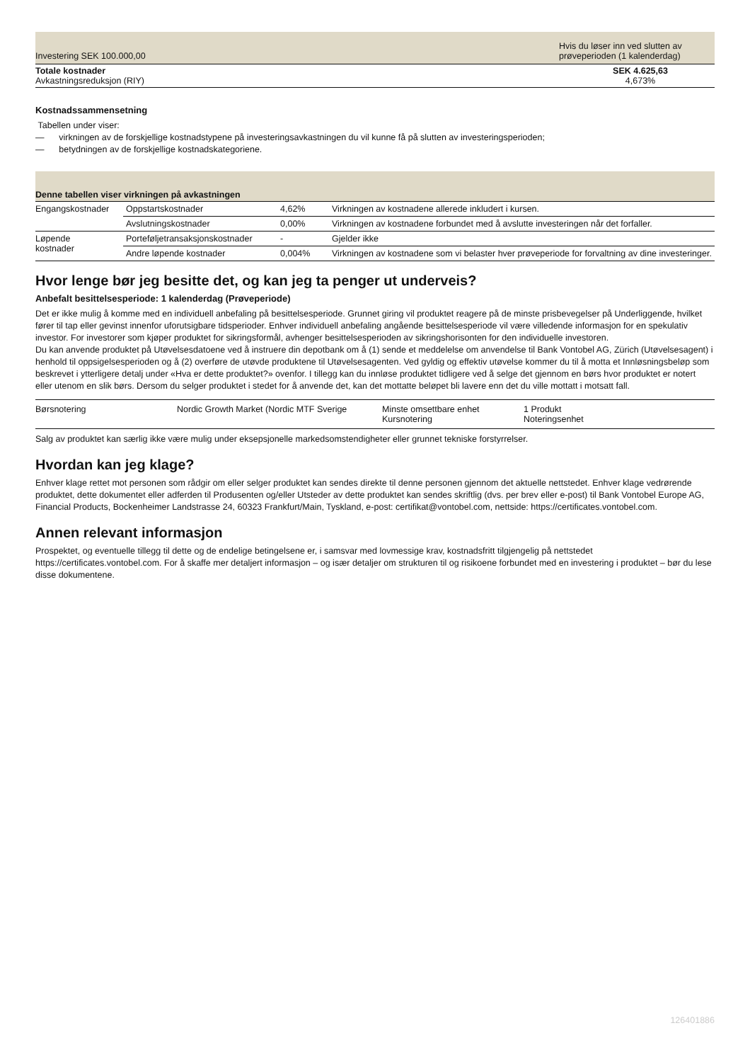| Investering SEK 100.000,00 | Hvis du løser inn ved slutten av prøveperioden (1 kalenderdag) |
| Totale kostnader Avkastningsreduksjon (RIY) | SEK 4.625,63 4,673% |
Kostnadssammensetning
Tabellen under viser:
— virkningen av de forskjellige kostnadstypene på investeringsavkastningen du vil kunne få på slutten av investeringsperioden;
— betydningen av de forskjellige kostnadskategoriene.
| Denne tabellen viser virkningen på avkastningen | | | |
| --- | --- | --- | --- |
| Engangskostnader | Oppstartskostnader | 4,62% | Virkningen av kostnadene allerede inkludert i kursen. |
| | Avslutningskostnader | 0,00% | Virkningen av kostnadene forbundet med å avslutte investeringen når det forfaller. |
| Løpende kostnader | Porteføljetransaksjonskostnader | - | Gjelder ikke |
| | Andre løpende kostnader | 0,004% | Virkningen av kostnadene som vi belaster hver prøveperiode for forvaltning av dine investeringer. |
Hvor lenge bør jeg besitte det, og kan jeg ta penger ut underveis?
Anbefalt besittelsesperiode: 1 kalenderdag (Prøveperiode)
Det er ikke mulig å komme med en individuell anbefaling på besittelsesperiode. Grunnet giring vil produktet reagere på de minste prisbevegelser på Underliggende, hvilket fører til tap eller gevinst innenfor uforutsigbare tidsperioder. Enhver individuell anbefaling angående besittelsesperiode vil være villedende informasjon for en spekulativ investor. For investorer som kjøper produktet for sikringsformål, avhenger besittelsesperioden av sikringshorisonten for den individuelle investoren.
Du kan anvende produktet på Utøvelsesdatoene ved å instruere din depotbank om å (1) sende et meddelelse om anvendelse til Bank Vontobel AG, Zürich (Utøvelsesagent) i henhold til oppsigelsesperioden og å (2) overføre de utøvde produktene til Utøvelsesagenten. Ved gyldig og effektiv utøvelse kommer du til å motta et Innløsningsbeløp som beskrevet i ytterligere detalj under «Hva er dette produktet?» ovenfor. I tillegg kan du innløse produktet tidligere ved å selge det gjennom en børs hvor produktet er notert eller utenom en slik børs. Dersom du selger produktet i stedet for å anvende det, kan det mottatte beløpet bli lavere enn det du ville mottatt i motsatt fall.
| Børsnotering | Nordic Growth Market (Nordic MTF Sverige | Minste omsettbare enhet Kursnotering | 1 Produkt Noteringsenhet |
Salg av produktet kan særlig ikke være mulig under eksepsjonelle markedsomstendigheter eller grunnet tekniske forstyrrelser.
Hvordan kan jeg klage?
Enhver klage rettet mot personen som rådgir om eller selger produktet kan sendes direkte til denne personen gjennom det aktuelle nettstedet. Enhver klage vedrørende produktet, dette dokumentet eller adferden til Produsenten og/eller Utsteder av dette produktet kan sendes skriftlig (dvs. per brev eller e-post) til Bank Vontobel Europe AG, Financial Products, Bockenheimer Landstrasse 24, 60323 Frankfurt/Main, Tyskland, e-post: certifikat@vontobel.com, nettside: https://certificates.vontobel.com.
Annen relevant informasjon
Prospektet, og eventuelle tillegg til dette og de endelige betingelsene er, i samsvar med lovmessige krav, kostnadsfritt tilgjengelig på nettstedet https://certificates.vontobel.com. For å skaffe mer detaljert informasjon – og især detaljer om strukturen til og risikoene forbundet med en investering i produktet – bør du lese disse dokumentene.
126401886